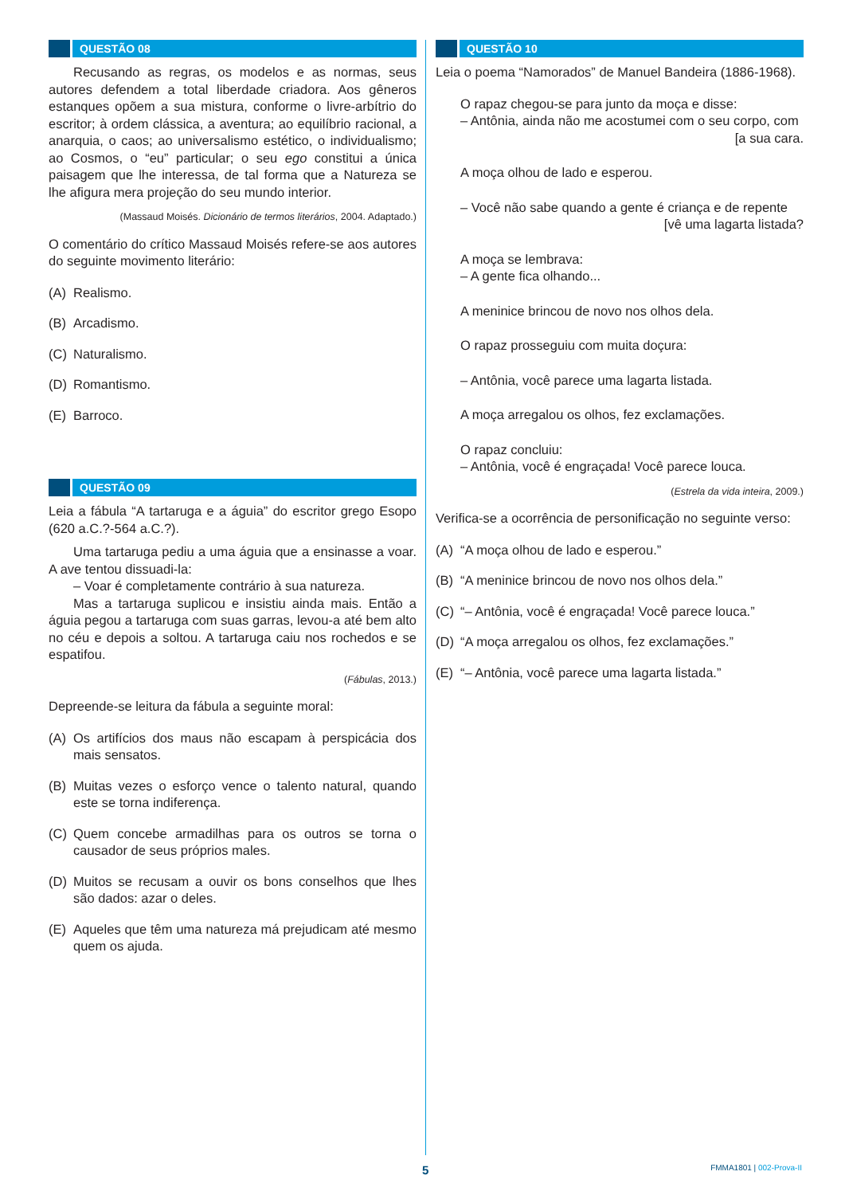QUESTÃO 08
Recusando as regras, os modelos e as normas, seus autores defendem a total liberdade criadora. Aos gêneros estanques opõem a sua mistura, conforme o livre-arbítrio do escritor; à ordem clássica, a aventura; ao equilíbrio racional, a anarquia, o caos; ao universalismo estético, o individualismo; ao Cosmos, o “eu” particular; o seu ego constitui a única paisagem que lhe interessa, de tal forma que a Natureza se lhe afigura mera projeção do seu mundo interior.
(Massaud Moisés. Dicionário de termos literários, 2004. Adaptado.)
O comentário do crítico Massaud Moisés refere-se aos autores do seguinte movimento literário:
(A) Realismo.
(B) Arcadismo.
(C) Naturalismo.
(D) Romantismo.
(E) Barroco.
QUESTÃO 09
Leia a fábula “A tartaruga e a águia” do escritor grego Esopo (620 a.C.?-564 a.C.?).
Uma tartaruga pediu a uma águia que a ensinasse a voar. A ave tentou dissuadi-la:
– Voar é completamente contrário à sua natureza.
Mas a tartaruga suplicou e insistiu ainda mais. Então a águia pegou a tartaruga com suas garras, levou-a até bem alto no céu e depois a soltou. A tartaruga caiu nos rochedos e se espatifou.
(Fábulas, 2013.)
Depreende-se leitura da fábula a seguinte moral:
(A) Os artifícios dos maus não escapam à perspicácia dos mais sensatos.
(B) Muitas vezes o esforço vence o talento natural, quando este se torna indiferença.
(C) Quem concebe armadilhas para os outros se torna o causador de seus próprios males.
(D) Muitos se recusam a ouvir os bons conselhos que lhes são dados: azar o deles.
(E) Aqueles que têm uma natureza má prejudicam até mesmo quem os ajuda.
QUESTÃO 10
Leia o poema “Namorados” de Manuel Bandeira (1886-1968).
O rapaz chegou-se para junto da moça e disse:
– Antônia, ainda não me acostumei com o seu corpo, com
[a sua cara.
A moça olhou de lado e esperou.
– Você não sabe quando a gente é criança e de repente
[vê uma lagarta listada?
A moça se lembrava:
– A gente fica olhando...
A meninice brincou de novo nos olhos dela.
O rapaz prosseguiu com muita doçura:
– Antônia, você parece uma lagarta listada.
A moça arregalou os olhos, fez exclamações.
O rapaz concluiu:
– Antônia, você é engraçada! Você parece louca.
(Estrela da vida inteira, 2009.)
Verifica-se a ocorrência de personificação no seguinte verso:
(A) “A moça olhou de lado e esperou.”
(B) “A meninice brincou de novo nos olhos dela.”
(C) “– Antônia, você é engraçada! Você parece louca.”
(D) “A moça arregalou os olhos, fez exclamações.”
(E) “– Antônia, você parece uma lagarta listada.”
5 FMMA1801 | 002-Prova-II